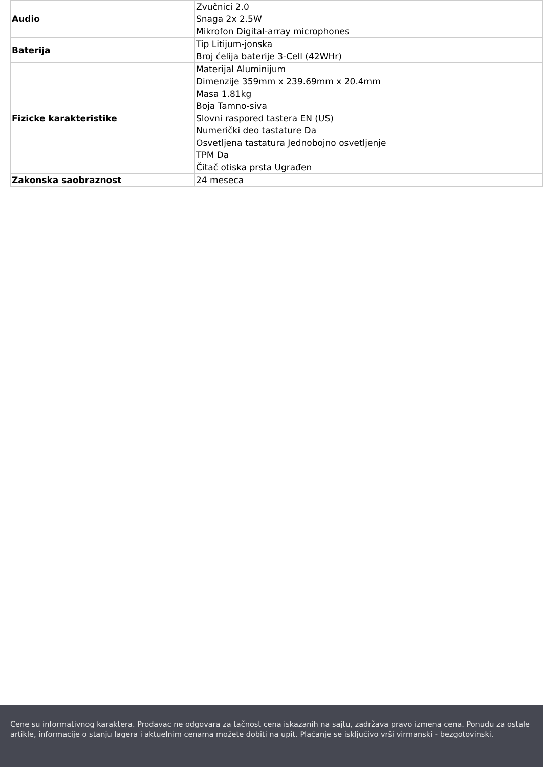| Audio | Zvučnici 2.0 Snaga 2x 2.5W Mikrofon Digital-array microphones |
| Baterija | Tip Litijum-jonska Broj ćelija baterije 3-Cell (42WHr) |
| Fizicke karakteristike | Materijal Aluminijum Dimenzije 359mm x 239.69mm x 20.4mm Masa 1.81kg Boja Tamno-siva Slovni raspored tastera EN (US) Numerički deo tastature Da Osvetljena tastatura Jednobojno osvetljenje TPM Da Čitač otiska prsta Ugrađen |
| Zakonska saobraznost | 24 meseca |
Cene su informativnog karaktera. Prodavac ne odgovara za tačnost cena iskazanih na sajtu, zadržava pravo izmena cena. Ponudu za ostale artikle, informacije o stanju lagera i aktuelnim cenama možete dobiti na upit. Plaćanje se isključivo vrši virmanski - bezgotovinski.